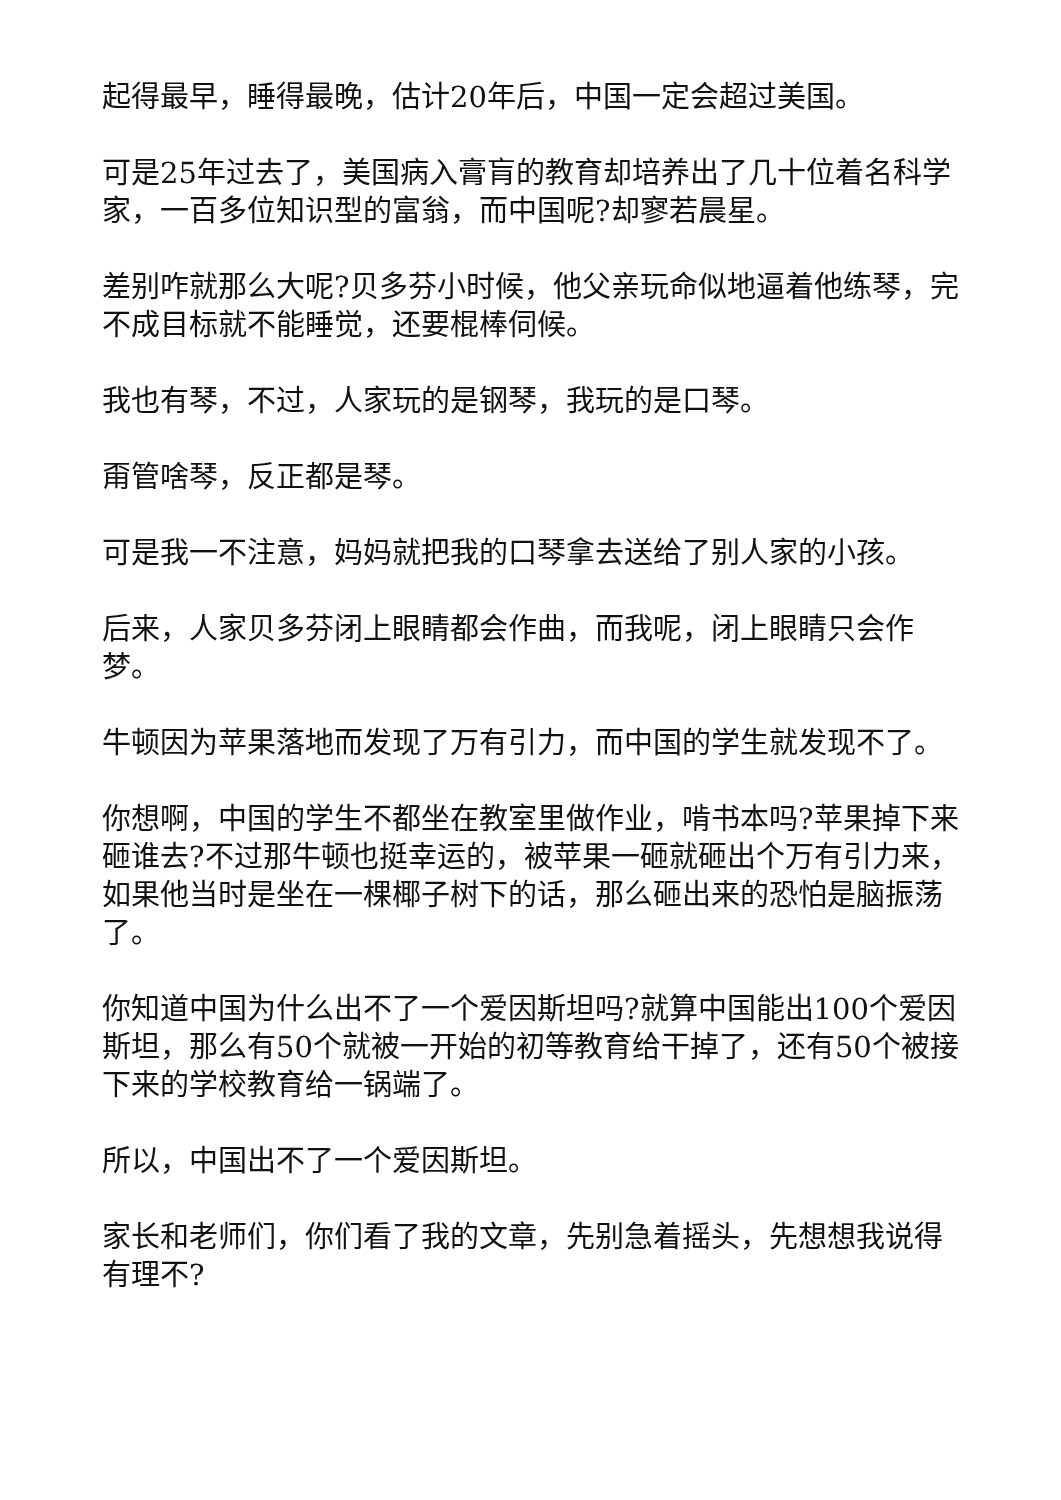起得最早，睡得最晚，估计20年后，中国一定会超过美国。
可是25年过去了，美国病入膏肓的教育却培养出了几十位着名科学家，一百多位知识型的富翁，而中国呢?却寥若晨星。
差别咋就那么大呢?贝多芬小时候，他父亲玩命似地逼着他练琴，完不成目标就不能睡觉，还要棍棒伺候。
我也有琴，不过，人家玩的是钢琴，我玩的是口琴。
甭管啥琴，反正都是琴。
可是我一不注意，妈妈就把我的口琴拿去送给了别人家的小孩。
后来，人家贝多芬闭上眼睛都会作曲，而我呢，闭上眼睛只会作梦。
牛顿因为苹果落地而发现了万有引力，而中国的学生就发现不了。
你想啊，中国的学生不都坐在教室里做作业，啃书本吗?苹果掉下来砸谁去?不过那牛顿也挺幸运的，被苹果一砸就砸出个万有引力来，如果他当时是坐在一棵椰子树下的话，那么砸出来的恐怕是脑振荡了。
你知道中国为什么出不了一个爱因斯坦吗?就算中国能出100个爱因斯坦，那么有50个就被一开始的初等教育给干掉了，还有50个被接下来的学校教育给一锅端了。
所以，中国出不了一个爱因斯坦。
家长和老师们，你们看了我的文章，先别急着摇头，先想想我说得有理不?